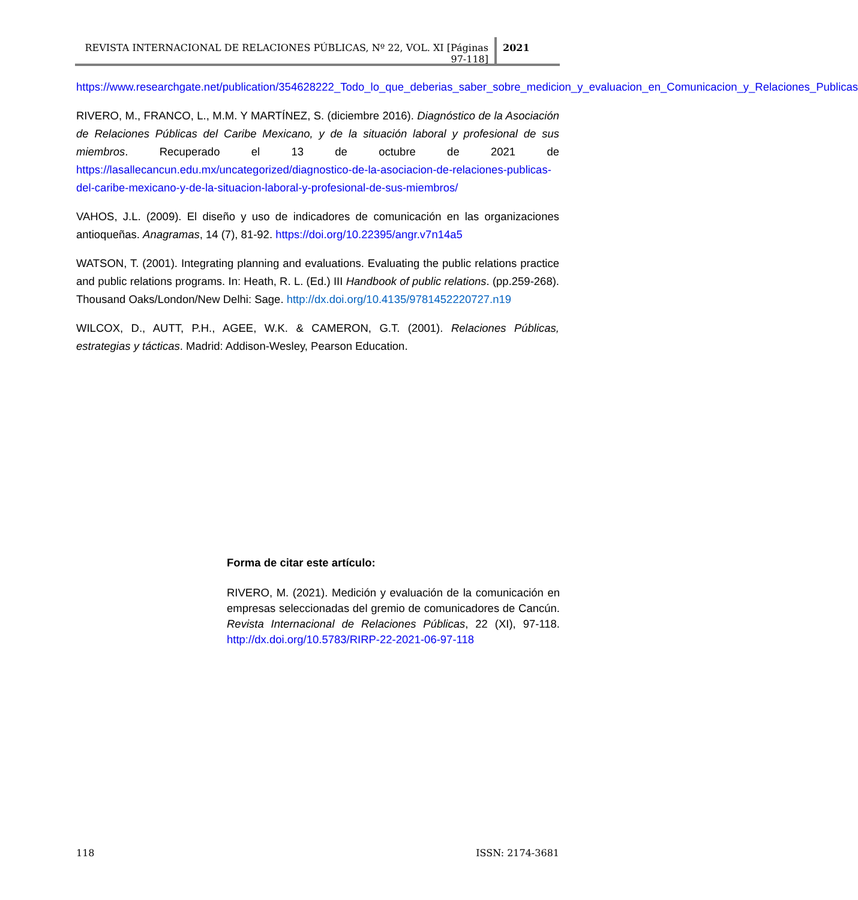REVISTA INTERNACIONAL DE RELACIONES PÚBLICAS, Nº 22, VOL. XI [Páginas 97-118]
2021
https://www.researchgate.net/publication/354628222_Todo_lo_que_deberias_saber_sobre_medicion_y_evaluacion_en_Comunicacion_y_Relaciones_Publicas
RIVERO, M., FRANCO, L., M.M. Y MARTÍNEZ, S. (diciembre 2016). Diagnóstico de la Asociación de Relaciones Públicas del Caribe Mexicano, y de la situación laboral y profesional de sus miembros. Recuperado el 13 de octubre de 2021 de https://lasallecancun.edu.mx/uncategorized/diagnostico-de-la-asociacion-de-relaciones-publicas-del-caribe-mexicano-y-de-la-situacion-laboral-y-profesional-de-sus-miembros/
VAHOS, J.L. (2009). El diseño y uso de indicadores de comunicación en las organizaciones antioqueñas. Anagramas, 14 (7), 81-92. https://doi.org/10.22395/angr.v7n14a5
WATSON, T. (2001). Integrating planning and evaluations. Evaluating the public relations practice and public relations programs. In: Heath, R. L. (Ed.) III Handbook of public relations. (pp.259-268). Thousand Oaks/London/New Delhi: Sage. http://dx.doi.org/10.4135/9781452220727.n19
WILCOX, D., AUTT, P.H., AGEE, W.K. & CAMERON, G.T. (2001). Relaciones Públicas, estrategias y tácticas. Madrid: Addison-Wesley, Pearson Education.
Forma de citar este artículo:
RIVERO, M. (2021). Medición y evaluación de la comunicación en empresas seleccionadas del gremio de comunicadores de Cancún. Revista Internacional de Relaciones Públicas, 22 (XI), 97-118. http://dx.doi.org/10.5783/RIRP-22-2021-06-97-118
118 ISSN: 2174-3681